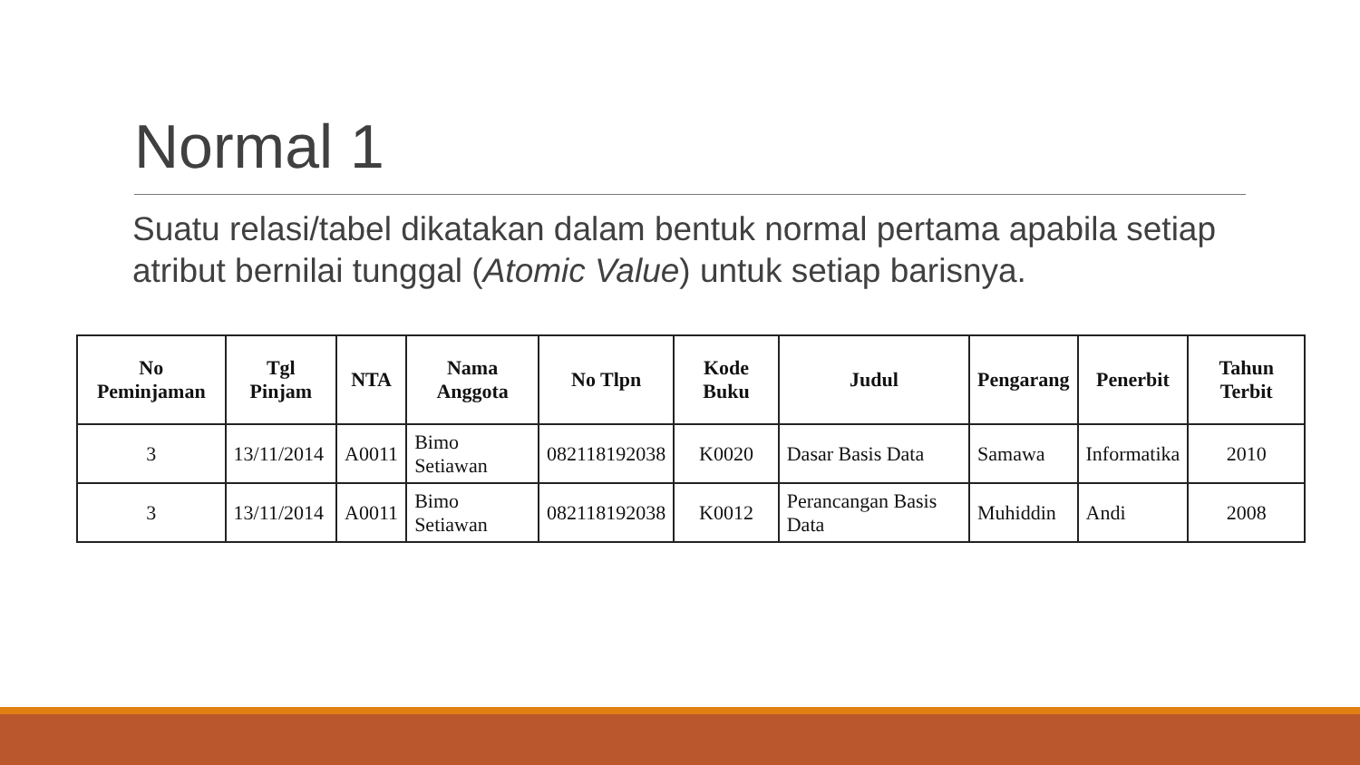Normal 1
Suatu relasi/tabel dikatakan dalam bentuk normal pertama apabila setiap atribut bernilai tunggal (Atomic Value) untuk setiap barisnya.
| No Peminjaman | Tgl Pinjam | NTA | Nama Anggota | No Tlpn | Kode Buku | Judul | Pengarang | Penerbit | Tahun Terbit |
| --- | --- | --- | --- | --- | --- | --- | --- | --- | --- |
| 3 | 13/11/2014 | A0011 | Bimo Setiawan | 082118192038 | K0020 | Dasar Basis Data | Samawa | Informatika | 2010 |
| 3 | 13/11/2014 | A0011 | Bimo Setiawan | 082118192038 | K0012 | Perancangan Basis Data | Muhiddin | Andi | 2008 |